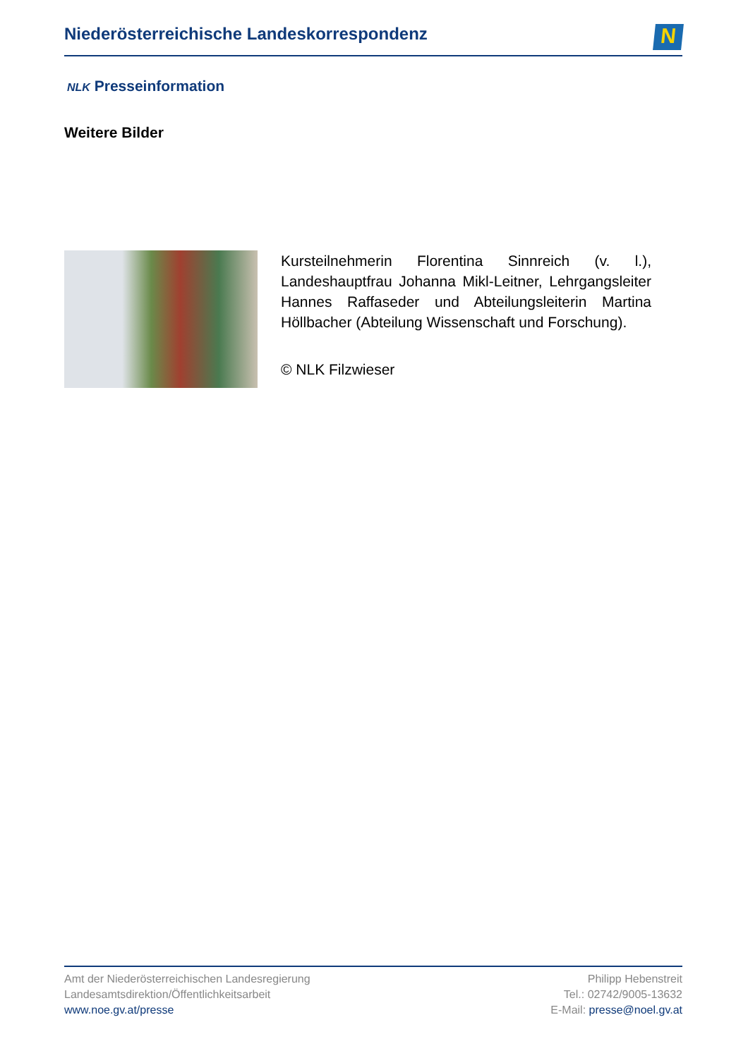Niederösterreichische Landeskorrespondenz
N
NLK Presseinformation
Weitere Bilder
Kursteilnehmerin Florentina Sinnreich (v. l.), Landeshauptfrau Johanna Mikl-Leitner, Lehrgangsleiter Hannes Raffaseder und Abteilungsleiterin Martina Höllbacher (Abteilung Wissenschaft und Forschung).
© NLK Filzwieser
Amt der Niederösterreichischen Landesregierung
Landesamtsdirektion/Öffentlichkeitsarbeit
www.noe.gv.at/presse
Philipp Hebenstreit
Tel.: 02742/9005-13632
E-Mail: presse@noel.gv.at